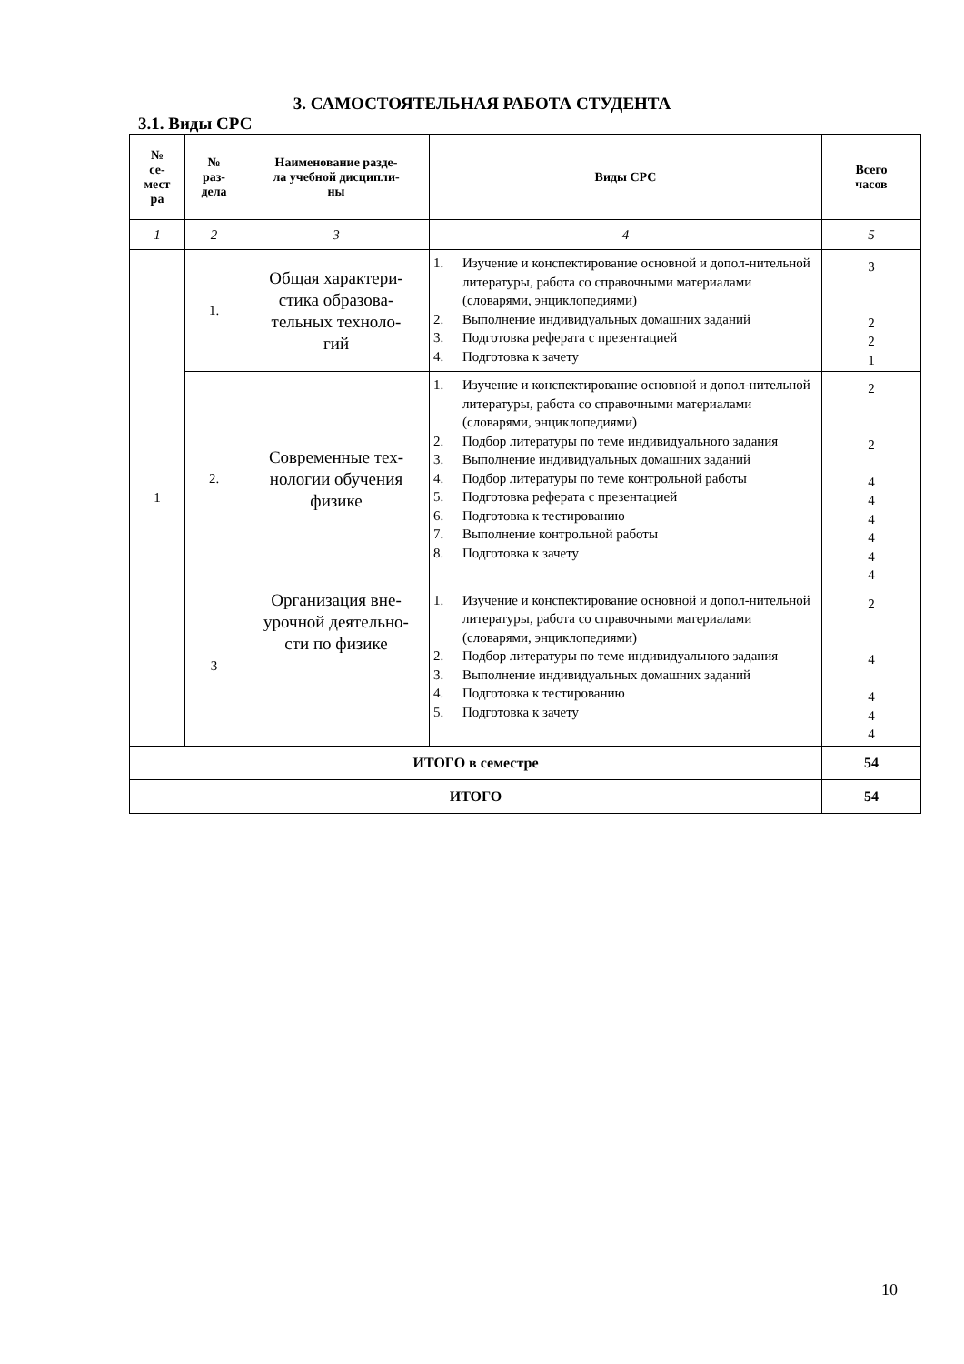3. САМОСТОЯТЕЛЬНАЯ РАБОТА СТУДЕНТА
3.1. Виды СРС
| № се- мест ра | № раз- дела | Наименование разде- ла учебной дисципли- ны | Виды СРС | Всего часов |
| --- | --- | --- | --- | --- |
| 1 | 2 | 3 | 4 | 5 |
| 1 | 1. | Общая характери- стика образова- тельных техноло- гий | 1. Изучение и конспектирование основной и допол-нительной литературы, работа со справочными материалами (словарями, энциклопедиями) 2. Выполнение индивидуальных домашних заданий 3. Подготовка реферата с презентацией 4. Подготовка к зачету | 3 2 2 1 |
| | 2. | Современные тех- нологии обучения физике | 1. Изучение и конспектирование основной и допол-нительной литературы, работа со справочными материалами (словарями, энциклопедиями) 2. Подбор литературы по теме индивидуального задания 3. Выполнение индивидуальных домашних заданий 4. Подбор литературы по теме контрольной работы 5. Подготовка реферата с презентацией 6. Подготовка к тестированию 7. Выполнение контрольной работы 8. Подготовка к зачету | 2 2 4 4 4 4 4 4 |
| | 3 | Организация вне- урочной деятельно- сти по физике | 1. Изучение и конспектирование основной и допол-нительной литературы, работа со справочными материалами (словарями, энциклопедиями) 2. Подбор литературы по теме индивидуального задания 3. Выполнение индивидуальных домашних заданий 4. Подготовка к тестированию 5. Подготовка к зачету | 2 4 4 4 4 |
| ИТОГО в семестре | | | | 54 |
| ИТОГО | | | | 54 |
10